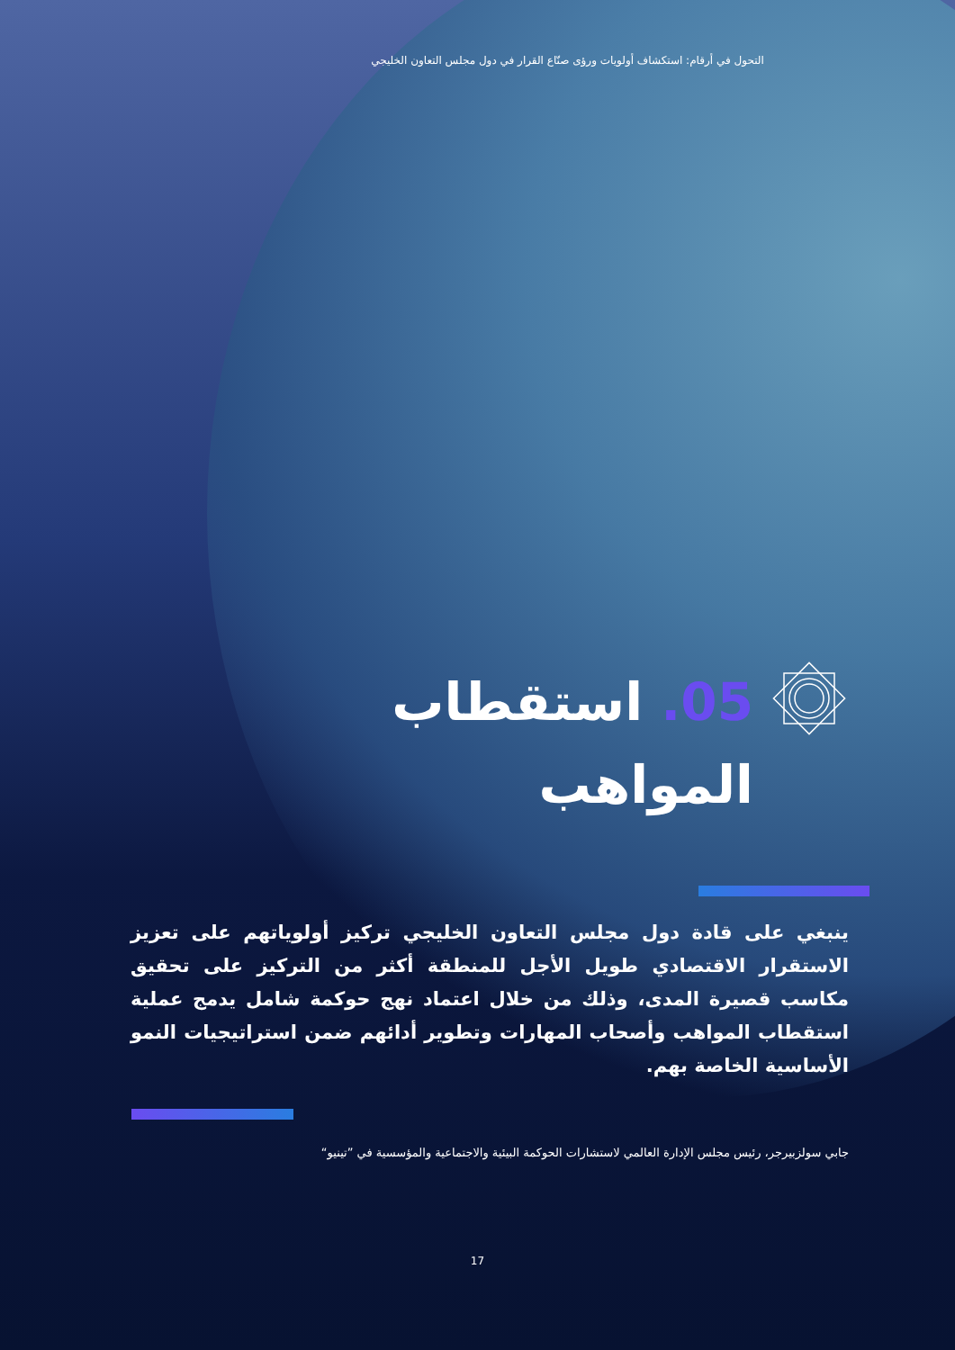التحول في أرقام: استكشاف أولويات ورؤى صنّاع القرار في دول مجلس التعاون الخليجي
05. استقطاب
المواهب
ينبغي على قادة دول مجلس التعاون الخليجي تركيز أولوياتهم على تعزيز الاستقرار الاقتصادي طويل الأجل للمنطقة أكثر من التركيز على تحقيق مكاسب قصيرة المدى، وذلك من خلال اعتماد نهج حوكمة شامل يدمج عملية استقطاب المواهب وأصحاب المهارات وتطوير أدائهم ضمن استراتيجيات النمو الأساسية الخاصة بهم.
جابي سولزبيرجر، رئيس مجلس الإدارة العالمي لاستشارات الحوكمة البيئية والاجتماعية والمؤسسية في ”تينيو“
17